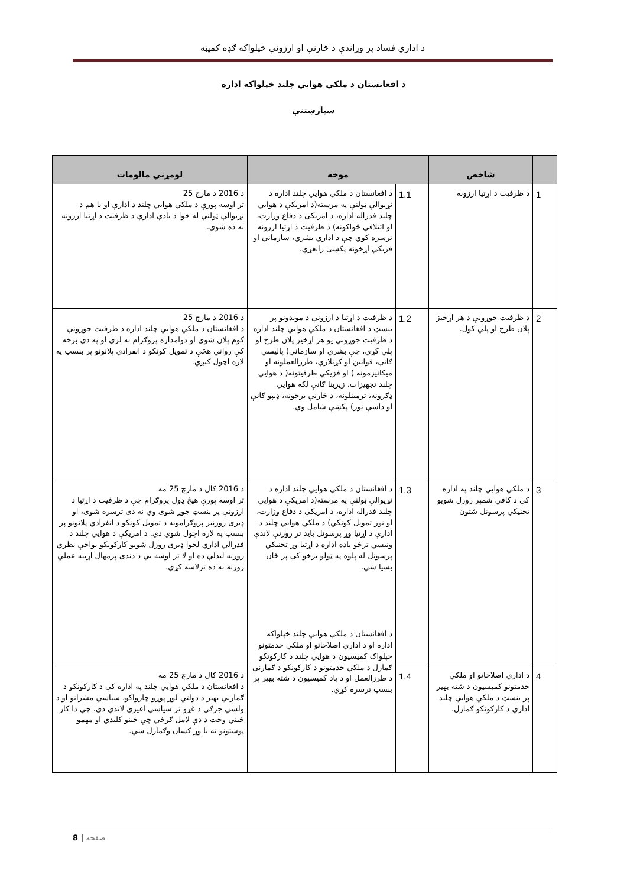د اداري فساد پر وړاندې د څارنې او ارزونې خپلواکه ګډه کمیټه
د افغانستان د ملکي هوايي چلند خپلواکه اداره
سپارښتنې
| | شاخص | موخه | | لومړني مالومات |
| --- | --- | --- | --- | --- |
| 1 | د ظرفیت د اړتیا ارزونه | 1.1 | د افغانستان د ملکي هوايي چلند اداره د نړیوالې ټولنې په مرسته(د امریکې د هوایي چلند فدراله اداره، د امریکې د دفاع وزارت، او ائتلافي ځواکونه) د ظرفیت د اړتیا ارزونه ترسره کوي چې د اداري بشري، سازماني او فزیکي اړخونه پکښې رانغړي. | د 2016 د مارچ 25 تر اوسه پورې د ملکي هوايي چلند د ادارې او يا هم د نړیوالې ټولنې له خوا د يادې ادارې د ظرفیت د اړتیا ارزونه نه ده شوې. |
| 2 | د ظرفیت جوړونې د هر اړخیز پلان طرح او پلي کول. | 1.2 | د ظرفیت د اړتیا د ارزونې د موندونو پر بنسټ د افغانستان د ملکي هوايي چلند اداره د ظرفیت جوړونې یو هر اړخیز پلان طرح او پلي کړي، چې بشري او سازماني( پالیسي ګانې، قوانین او کړنلارې، طرزالعملونه او میکانیزمونه ) او فزیکي ظرفیتونه( د هوایي چلند تجهیزات، زیربنا ګانې لکه هوايي ډګرونه، ترمینلونه، د څارنې برجونه، ډیپو ګانې او داسې نور) پکښې شامل وي. | د 2016 د مارچ 25 د افغانستان د ملکي هوايي چلند اداره د ظرفیت جوړونې کوم پلان شوی او دوامداره پروګرام نه لري او په دې برخه کې رواني هڅې د تمویل کونکو د انفرادي پلانونو پر بنسټ په لاره اچول کیږي. |
| 3 | د ملکي هوايي چلند په اداره کې د کافي شمېر روزل شویو تخنیکي پرسونل شتون | 1.3 | د افغانستان د ملکي هوايي چلند اداره د نړیوالې ټولنې په مرسته(د امریکې د هوایي چلند فدراله اداره، د امریکې د دفاع وزارت، او نور تمویل کونکي) د ملکي هوايي چلند د ادارې د اړتیا وړ پرسونل باید تر روزنې لاندې ونیسي ترڅو یاده اداره د اړتیا وړ تخنیکي پرسونل له پلوه په ټولو برخو کې پر ځان بسیا شي. د افغانستان د ملکي هوايي چلند خپلواکه اداره او د اداري اصلاحاتو او ملکي خدمتونو خپلواک کمیسیون د هوايي چلند د کارکونکو ګمارل د ملکي خدمتونو د کارکونکو د ګمارنې د طرزالعمل او د یاد کمیسیون د شته بهیر پر بنسټ ترسره کړي. | د 2016 کال د مارچ 25 مه تر اوسه پورې هیڅ ډول پروګرام چې د ظرفیت د اړتیا د ارزونې پر بنسټ جوړ شوی وي نه دی ترسره شوی، او ډیری روزنیز پروګرامونه د تمویل کونکو د انفرادي پلانونو پر بنسټ په لاره اچول شوي دي. د امریکې د هوايي چلند د فدرالي اداري لخوا ډیری روزل شویو کارکونکو یواځې نظري روزنه لیدلې ده او لا تر اوسه یې د دندې پرمهال اړینه عملي روزنه نه ده ترلاسه کړې. |
| 4 | د اداري اصلاحاتو او ملکي خدمتونو کمیسیون د شته بهیر پر بنسټ د ملکي هوايي چلند اداري د کارکونکو ګمارل. | 1.4 | | د 2016 کال د مارچ 25 مه د افغانستان د ملکي هوايي چلند په اداره کې د کارکونکو د ګمارنې بهیر د دولتي لوړ پوړو چارواکو، سیاسي مشرانو او د ولسي جرګې د غړو تر سیاسي اغیزې لاندې دی، چې دا کار ځیني وخت د دې لامل ګرځي چې ځینو کلیدي او مهمو پوستونو ته نا وړ کسان وګمارل شي. |
8 | صفحه